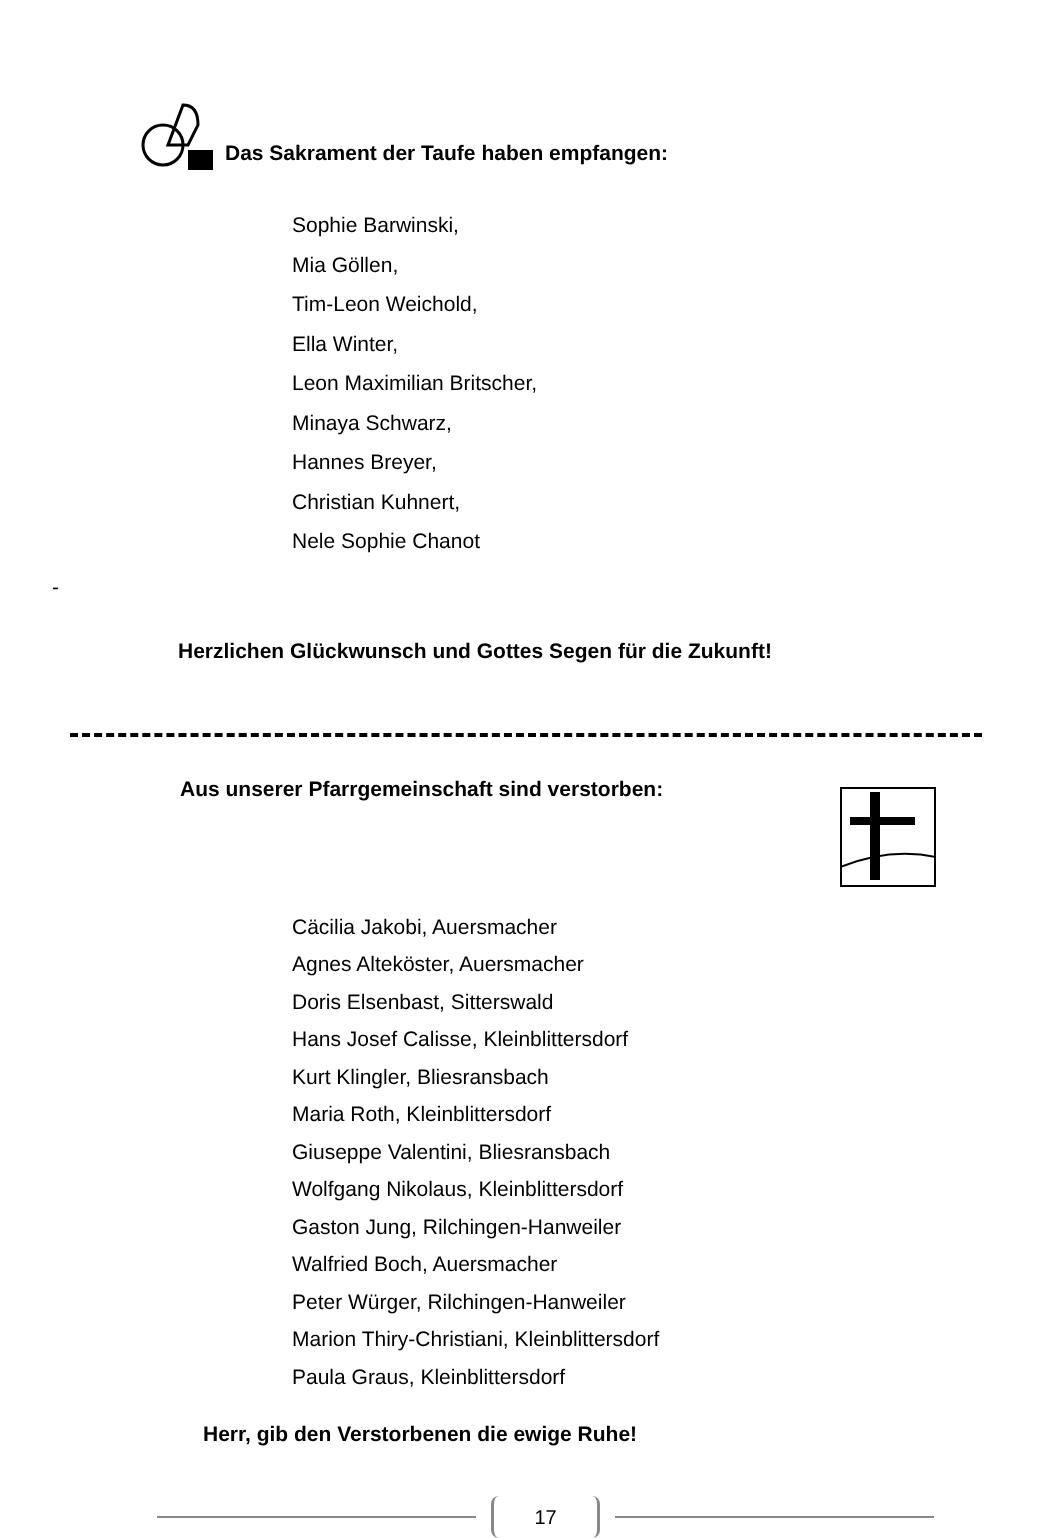Das Sakrament der Taufe haben empfangen:
Sophie Barwinski,
Mia Göllen,
Tim-Leon Weichold,
Ella Winter,
Leon Maximilian Britscher,
Minaya Schwarz,
Hannes Breyer,
Christian Kuhnert,
Nele Sophie Chanot
-
Herzlichen Glückwunsch und Gottes Segen für die Zukunft!
Aus unserer Pfarrgemeinschaft sind verstorben:
Cäcilia Jakobi, Auersmacher
Agnes Alteköster, Auersmacher
Doris Elsenbast, Sitterswald
Hans Josef Calisse, Kleinblittersdorf
Kurt Klingler, Bliesransbach
Maria Roth, Kleinblittersdorf
Giuseppe Valentini, Bliesransbach
Wolfgang Nikolaus, Kleinblittersdorf
Gaston Jung, Rilchingen-Hanweiler
Walfried Boch, Auersmacher
Peter Würger, Rilchingen-Hanweiler
Marion Thiry-Christiani, Kleinblittersdorf
Paula Graus, Kleinblittersdorf
Herr, gib den Verstorbenen die ewige Ruhe!
17